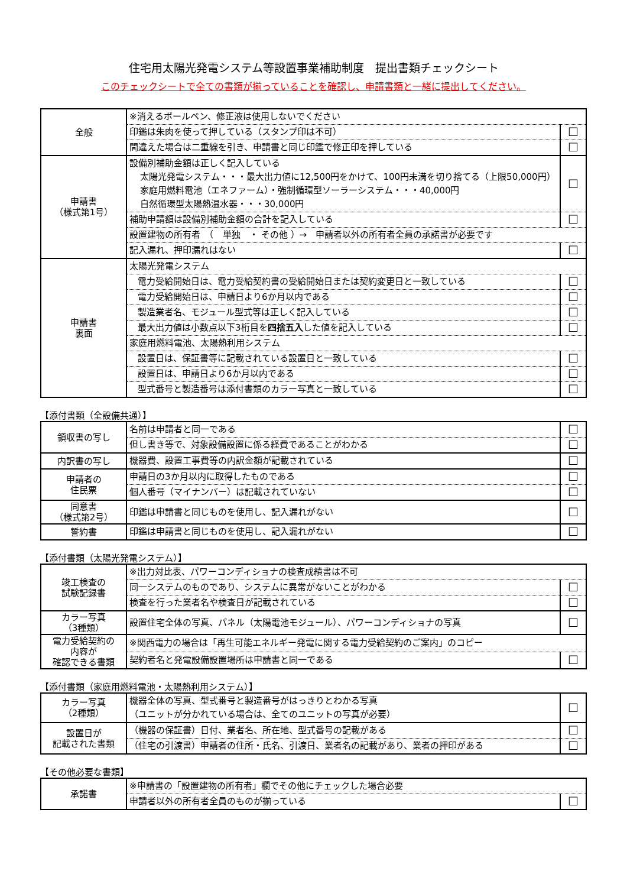住宅用太陽光発電システム等設置事業補助制度　提出書類チェックシート
このチェックシートで全ての書類が揃っていることを確認し、申請書類と一緒に提出してください。
| 全般 | ※消えるボールペン、修正液は使用しないでください | |
| | 印鑑は朱肉を使って押している（スタンプ印は不可） | ☐ |
| | 間違えた場合は二重線を引き、申請書と同じ印鑑で修正印を押している | ☐ |
| 申請書 （様式第1号） | 設備別補助金額は正しく記入している 太陽光発電システム・・・最大出力値に12,500円をかけて、100円未満を切り捨てる（上限50,000円） 家庭用燃料電池（エネファーム）・強制循環型ソーラーシステム・・・40,000円 自然循環型太陽熱温水器・・・30,000円 | ☐ |
| | 補助申請額は設備別補助金額の合計を記入している | ☐ |
| | 設置建物の所有者 （ 単独 ・ その他 ）→ 申請者以外の所有者全員の承諾書が必要です | |
| | 記入漏れ、押印漏れはない | ☐ |
| 申請書 裏面 | 太陽光発電システム | |
| | 電力受給開始日は、電力受給契約書の受給開始日または契約変更日と一致している | ☐ |
| | 電力受給開始日は、申請日より6か月以内である | ☐ |
| | 製造業者名、モジュール型式等は正しく記入している | ☐ |
| | 最大出力値は小数点以下3桁目を 四捨五入 した値を記入している | ☐ |
| | 家庭用燃料電池、太陽熱利用システム | |
| | 設置日は、保証書等に記載されている設置日と一致している | ☐ |
| | 設置日は、申請日より6か月以内である | ☐ |
| | 型式番号と製造番号は添付書類のカラー写真と一致している | ☐ |
【添付書類（全設備共通）】
| 領収書の写し | 名前は申請者と同一である | ☐ |
| | 但し書き等で、対象設備設置に係る経費であることがわかる | ☐ |
| 内訳書の写し | 機器費、設置工事費等の内訳金額が記載されている | ☐ |
| 申請者の 住民票 | 申請日の3か月以内に取得したものである | ☐ |
| | 個人番号（マイナンバー）は記載されていない | ☐ |
| 同意書 （様式第2号） | 印鑑は申請書と同じものを使用し、記入漏れがない | ☐ |
| 誓約書 | 印鑑は申請書と同じものを使用し、記入漏れがない | ☐ |
【添付書類（太陽光発電システム）】
| 竣工検査の 試験記録書 | ※出力対比表、パワーコンディショナの検査成績書は不可 | |
| | 同一システムのものであり、システムに異常がないことがわかる | ☐ |
| | 検査を行った業者名や検査日が記載されている | ☐ |
| カラー写真 （3種類） | 設置住宅全体の写真、パネル（太陽電池モジュール）、パワーコンディショナの写真 | ☐ |
| 電力受給契約の 内容が 確認できる書類 | ※関西電力の場合は「再生可能エネルギー発電に関する電力受給契約のご案内」のコピー | |
| | 契約者名と発電設備設置場所は申請書と同一である | ☐ |
【添付書類（家庭用燃料電池・太陽熱利用システム）】
| カラー写真 （2種類） | 機器全体の写真、型式番号と製造番号がはっきりとわかる写真 （ユニットが分かれている場合は、全てのユニットの写真が必要） | ☐ |
| 設置日が 記載された書類 | （機器の保証書）日付、業者名、所在地、型式番号の記載がある | ☐ |
| | （住宅の引渡書）申請者の住所・氏名、引渡日、業者名の記載があり、業者の押印がある | ☐ |
【その他必要な書類】
| 承諾書 | ※申請書の「設置建物の所有者」欄でその他にチェックした場合必要 | |
| | 申請者以外の所有者全員のものが揃っている | ☐ |